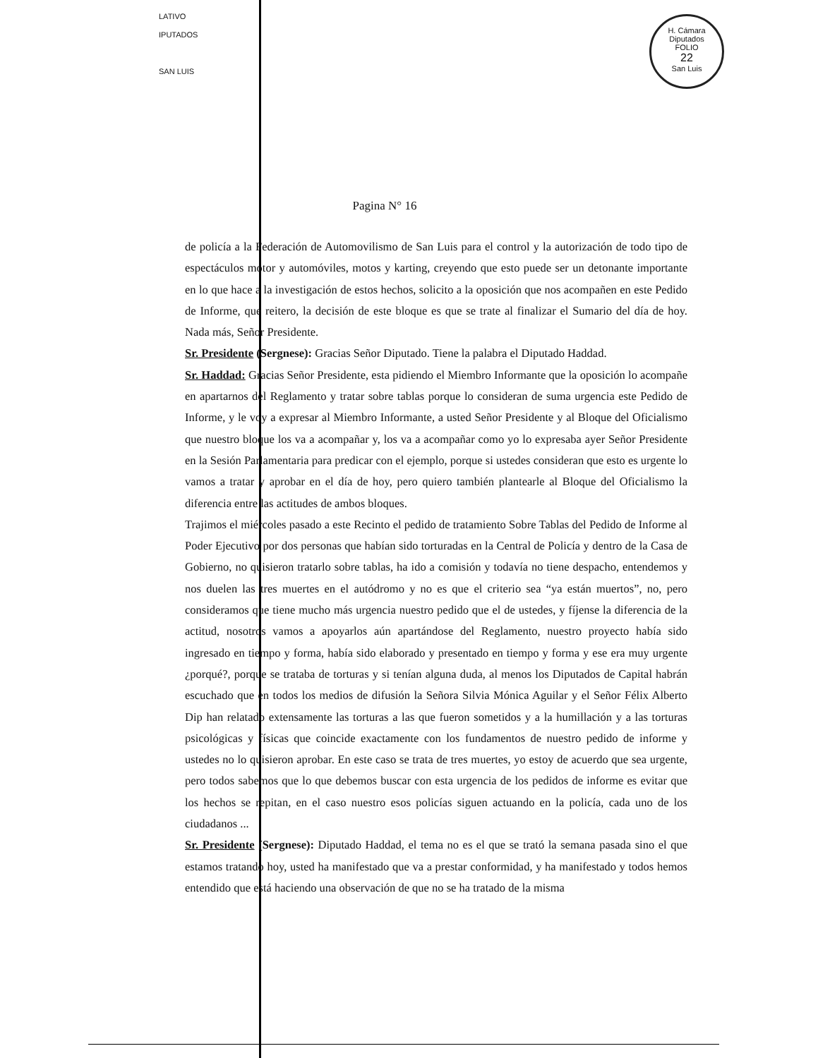LATIVO
IPUTADOS
SAN LUIS
H. Cámara Diputados
FOLIO
22
San Luis
Pagina N° 16
de policía a la Federación de Automovilismo de San Luis para el control y la autorización de todo tipo de espectáculos motor y automóviles, motos y karting, creyendo que esto puede ser un detonante importante en lo que hace a la investigación de estos hechos, solicito a la oposición que nos acompañen en este Pedido de Informe, que reitero, la decisión de este bloque es que se trate al finalizar el Sumario del día de hoy. Nada más, Señor Presidente.
Sr. Presidente (Sergnese): Gracias Señor Diputado. Tiene la palabra el Diputado Haddad.
Sr. Haddad: Gracias Señor Presidente, esta pidiendo el Miembro Informante que la oposición lo acompañe en apartarnos del Reglamento y tratar sobre tablas porque lo consideran de suma urgencia este Pedido de Informe, y le voy a expresar al Miembro Informante, a usted Señor Presidente y al Bloque del Oficialismo que nuestro bloque los va a acompañar y, los va a acompañar como yo lo expresaba ayer Señor Presidente en la Sesión Parlamentaria para predicar con el ejemplo, porque si ustedes consideran que esto es urgente lo vamos a tratar y aprobar en el día de hoy, pero quiero también plantearle al Bloque del Oficialismo la diferencia entre las actitudes de ambos bloques.
Trajimos el miércoles pasado a este Recinto el pedido de tratamiento Sobre Tablas del Pedido de Informe al Poder Ejecutivo por dos personas que habían sido torturadas en la Central de Policía y dentro de la Casa de Gobierno, no quisieron tratarlo sobre tablas, ha ido a comisión y todavía no tiene despacho, entendemos y nos duelen las tres muertes en el autódromo y no es que el criterio sea “ya están muertos”, no, pero consideramos que tiene mucho más urgencia nuestro pedido que el de ustedes, y fíjense la diferencia de la actitud, nosotros vamos a apoyarlos aún apartándose del Reglamento, nuestro proyecto había sido ingresado en tiempo y forma, había sido elaborado y presentado en tiempo y forma y ese era muy urgente ¿porqué?, porque se trataba de torturas y si tenían alguna duda, al menos los Diputados de Capital habrán escuchado que en todos los medios de difusión la Señora Silvia Mónica Aguilar y el Señor Félix Alberto Dip han relatado extensamente las torturas a las que fueron sometidos y a la humillación y a las torturas psicológicas y físicas que coincide exactamente con los fundamentos de nuestro pedido de informe y ustedes no lo quisieron aprobar. En este caso se trata de tres muertes, yo estoy de acuerdo que sea urgente, pero todos sabemos que lo que debemos buscar con esta urgencia de los pedidos de informe es evitar que los hechos se repitan, en el caso nuestro esos policías siguen actuando en la policía, cada uno de los ciudadanos ...
Sr. Presidente (Sergnese): Diputado Haddad, el tema no es el que se trató la semana pasada sino el que estamos tratando hoy, usted ha manifestado que va a prestar conformidad, y ha manifestado y todos hemos entendido que está haciendo una observación de que no se ha tratado de la misma